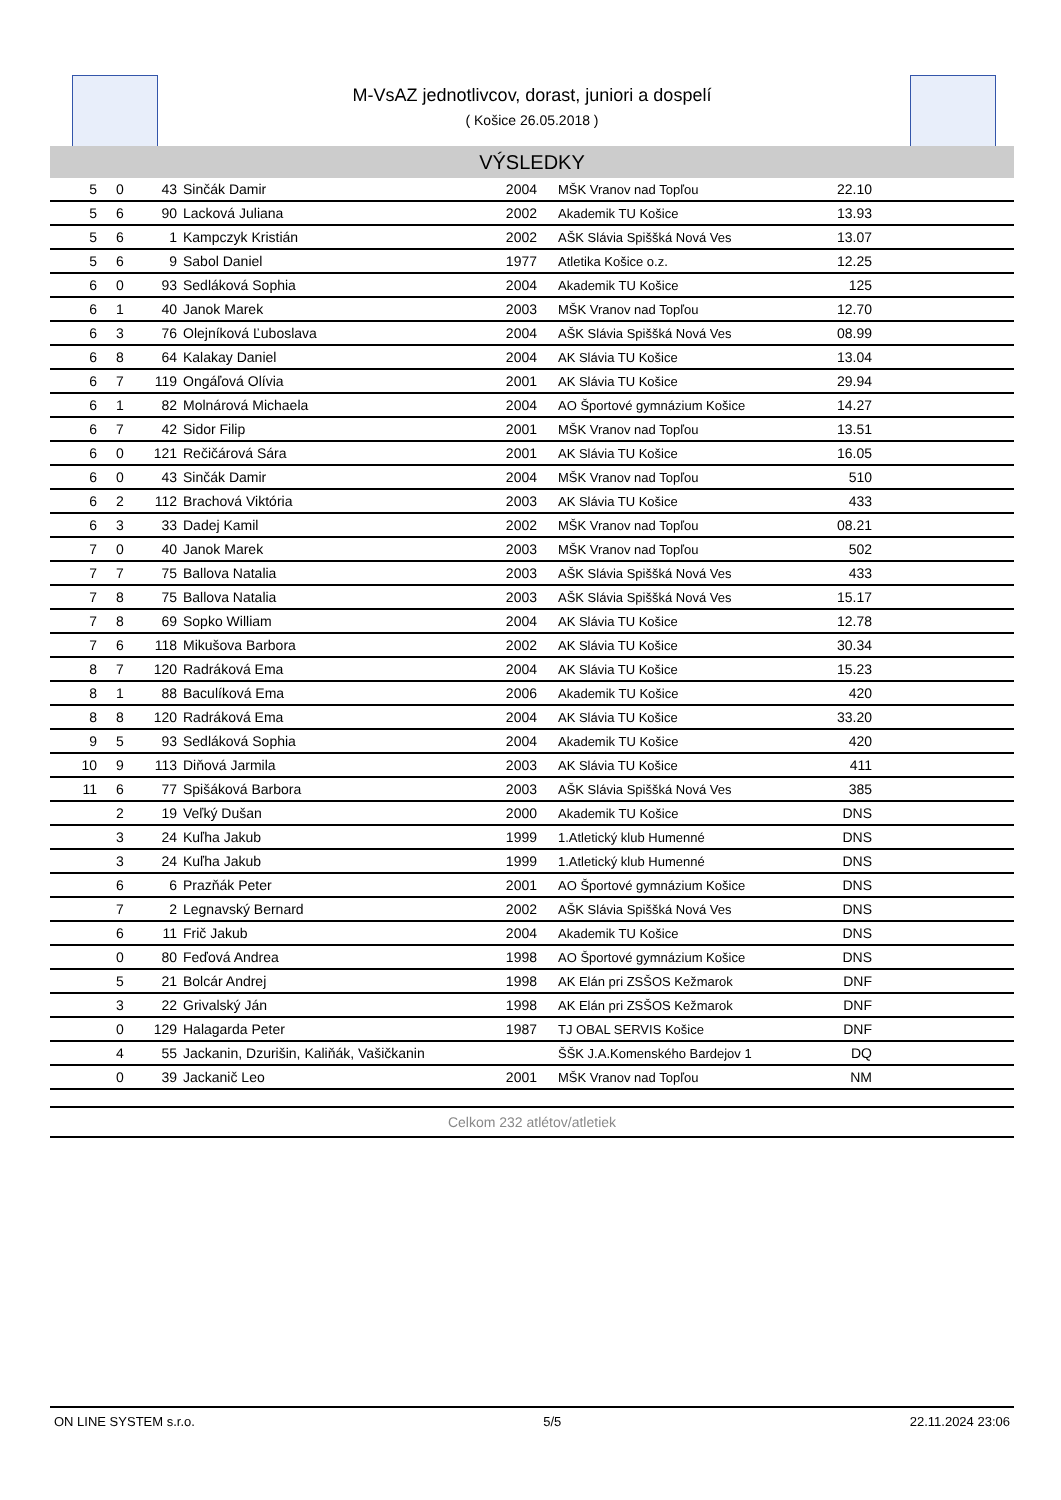M-VsAZ jednotlivcov, dorast, juniori a dospelí
( Košice 26.05.2018 )
VÝSLEDKY
| 5 | 0 | 43 | Sinčák Damir | 2004 | | MŠK Vranov nad Topľou | 22.10 | |
| 5 | 6 | 90 | Lacková Juliana | 2002 | | Akademik TU Košice | 13.93 | |
| 5 | 6 | 1 | Kampczyk Kristián | 2002 | | AŠK Slávia Spiššká Nová Ves | 13.07 | |
| 5 | 6 | 9 | Sabol Daniel | 1977 | | Atletika Košice o.z. | 12.25 | |
| 6 | 0 | 93 | Sedláková Sophia | 2004 | | Akademik TU Košice | 125 | |
| 6 | 1 | 40 | Janok Marek | 2003 | | MŠK Vranov nad Topľou | 12.70 | |
| 6 | 3 | 76 | Olejníková Ľuboslava | 2004 | | AŠK Slávia Spiššká Nová Ves | 08.99 | |
| 6 | 8 | 64 | Kalakay Daniel | 2004 | | AK Slávia TU Košice | 13.04 | |
| 6 | 7 | 119 | Ongáľová Olívia | 2001 | | AK Slávia TU Košice | 29.94 | |
| 6 | 1 | 82 | Molnárová Michaela | 2004 | | AO Športové gymnázium Košice | 14.27 | |
| 6 | 7 | 42 | Sidor Filip | 2001 | | MŠK Vranov nad Topľou | 13.51 | |
| 6 | 0 | 121 | Rečičárová Sára | 2001 | | AK Slávia TU Košice | 16.05 | |
| 6 | 0 | 43 | Sinčák Damir | 2004 | | MŠK Vranov nad Topľou | 510 | |
| 6 | 2 | 112 | Brachová Viktória | 2003 | | AK Slávia TU Košice | 433 | |
| 6 | 3 | 33 | Dadej Kamil | 2002 | | MŠK Vranov nad Topľou | 08.21 | |
| 7 | 0 | 40 | Janok Marek | 2003 | | MŠK Vranov nad Topľou | 502 | |
| 7 | 7 | 75 | Ballova Natalia | 2003 | | AŠK Slávia Spiššká Nová Ves | 433 | |
| 7 | 8 | 75 | Ballova Natalia | 2003 | | AŠK Slávia Spiššká Nová Ves | 15.17 | |
| 7 | 8 | 69 | Sopko William | 2004 | | AK Slávia TU Košice | 12.78 | |
| 7 | 6 | 118 | Mikušova Barbora | 2002 | | AK Slávia TU Košice | 30.34 | |
| 8 | 7 | 120 | Radráková Ema | 2004 | | AK Slávia TU Košice | 15.23 | |
| 8 | 1 | 88 | Baculíková Ema | 2006 | | Akademik TU Košice | 420 | |
| 8 | 8 | 120 | Radráková Ema | 2004 | | AK Slávia TU Košice | 33.20 | |
| 9 | 5 | 93 | Sedláková Sophia | 2004 | | Akademik TU Košice | 420 | |
| 10 | 9 | 113 | Diňová Jarmila | 2003 | | AK Slávia TU Košice | 411 | |
| 11 | 6 | 77 | Spišáková Barbora | 2003 | | AŠK Slávia Spiššká Nová Ves | 385 | |
| | 2 | 19 | Veľký Dušan | 2000 | | Akademik TU Košice | DNS | |
| | 3 | 24 | Kuľha Jakub | 1999 | | 1.Atletický klub Humenné | DNS | |
| | 3 | 24 | Kuľha Jakub | 1999 | | 1.Atletický klub Humenné | DNS | |
| | 6 | 6 | Prazňák Peter | 2001 | | AO Športové gymnázium Košice | DNS | |
| | 7 | 2 | Legnavský Bernard | 2002 | | AŠK Slávia Spiššká Nová Ves | DNS | |
| | 6 | 11 | Frič Jakub | 2004 | | Akademik TU Košice | DNS | |
| | 0 | 80 | Feďová Andrea | 1998 | | AO Športové gymnázium Košice | DNS | |
| | 5 | 21 | Bolcár Andrej | 1998 | | AK Elán pri ZSŠOS Kežmarok | DNF | |
| | 3 | 22 | Grivalský Ján | 1998 | | AK Elán pri ZSŠOS Kežmarok | DNF | |
| | 0 | 129 | Halagarda Peter | 1987 | | TJ OBAL SERVIS Košice | DNF | |
| | 4 | 55 | Jackanin, Dzurišin, Kaliňák, Vašičkanin | | | ŠŠK J.A.Komenského Bardejov 1 | DQ | |
| | 0 | 39 | Jackanič Leo | 2001 | | MŠK Vranov nad Topľou | NM | |
Celkom 232 atlétov/atletiek
ON LINE SYSTEM s.r.o. 5/5 22.11.2024 23:06